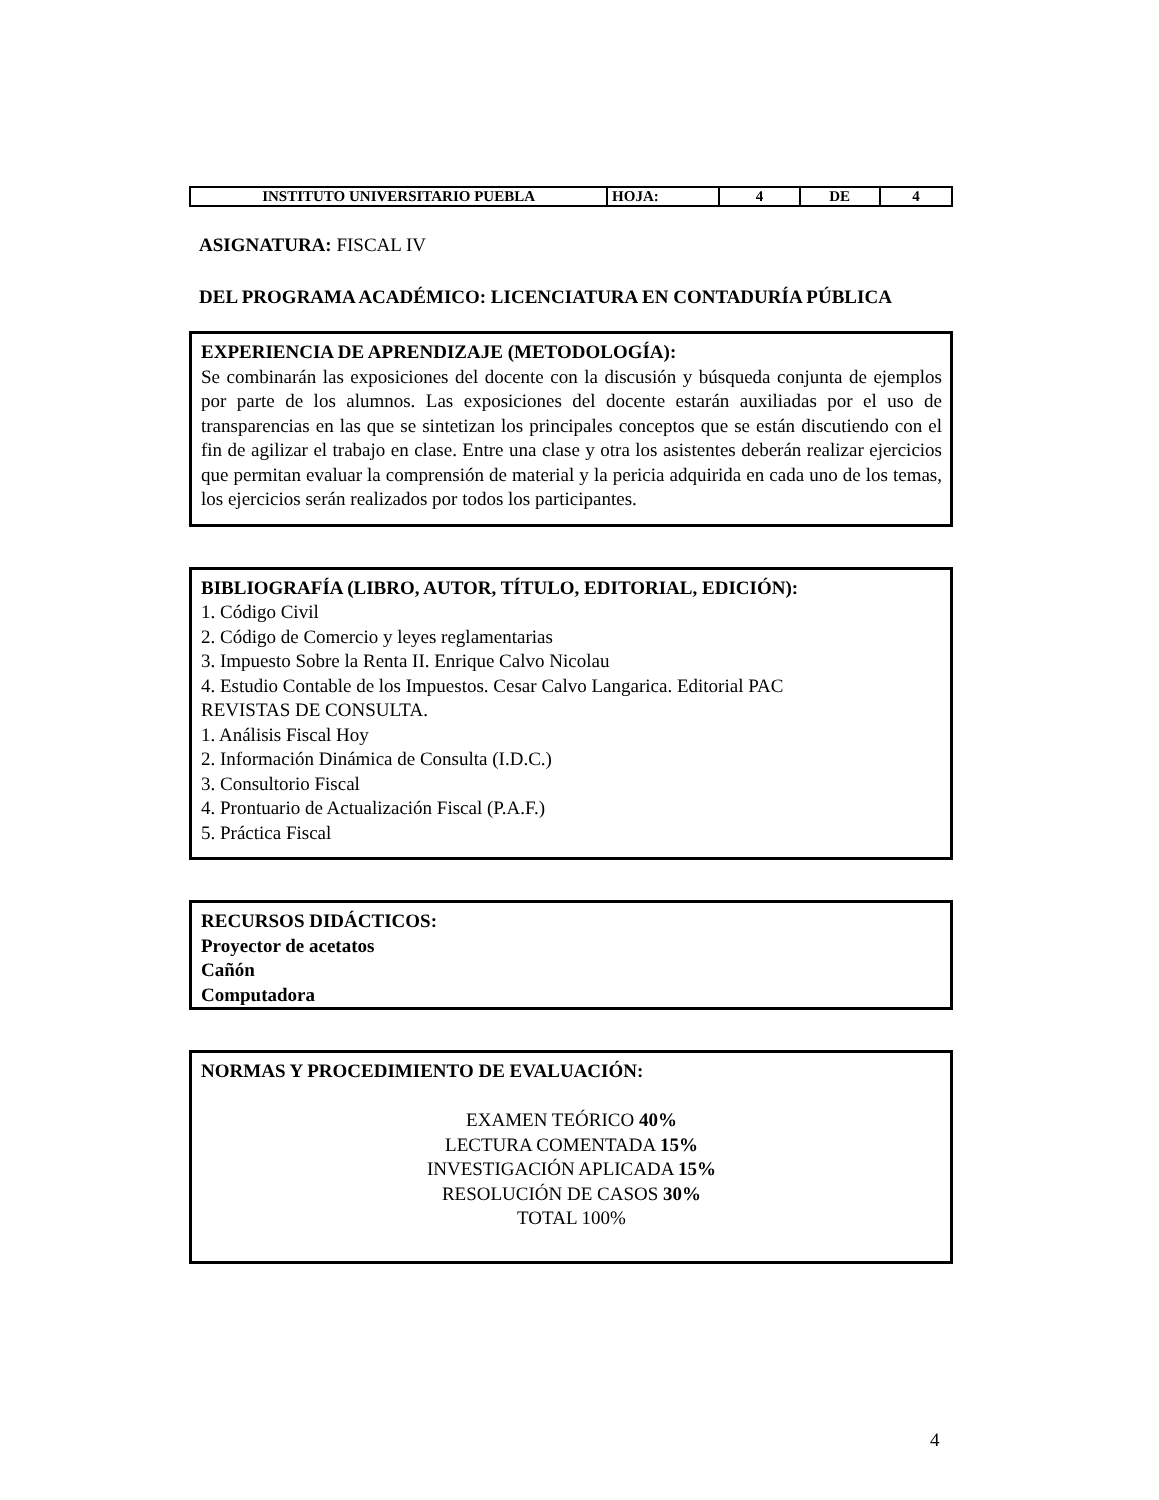| INSTITUTO UNIVERSITARIO PUEBLA | HOJA: | 4 | DE | 4 |
ASIGNATURA: FISCAL IV
DEL PROGRAMA ACADÉMICO: LICENCIATURA EN CONTADURÍA PÚBLICA
EXPERIENCIA DE APRENDIZAJE (METODOLOGÍA):
Se combinarán las exposiciones del docente con la discusión y búsqueda conjunta de ejemplos por parte de los alumnos. Las exposiciones del docente estarán auxiliadas por el uso de transparencias en las que se sintetizan los principales conceptos que se están discutiendo con el fin de agilizar el trabajo en clase. Entre una clase y otra los asistentes deberán realizar ejercicios que permitan evaluar la comprensión de material y la pericia adquirida en cada uno de los temas, los ejercicios serán realizados por todos los participantes.
BIBLIOGRAFÍA (LIBRO, AUTOR, TÍTULO, EDITORIAL, EDICIÓN):
1. Código Civil
2. Código de Comercio y leyes reglamentarias
3. Impuesto Sobre la Renta II. Enrique Calvo Nicolau
4. Estudio Contable de los Impuestos. Cesar Calvo Langarica. Editorial PAC
REVISTAS DE CONSULTA.
1. Análisis Fiscal Hoy
2. Información Dinámica de Consulta (I.D.C.)
3. Consultorio Fiscal
4. Prontuario de Actualización Fiscal (P.A.F.)
5. Práctica Fiscal
RECURSOS DIDÁCTICOS:
Proyector de acetatos
Cañón
Computadora
NORMAS Y PROCEDIMIENTO DE EVALUACIÓN:
EXAMEN TEÓRICO 40%
LECTURA COMENTADA 15%
INVESTIGACIÓN APLICADA 15%
RESOLUCIÓN DE CASOS 30%
TOTAL 100%
4